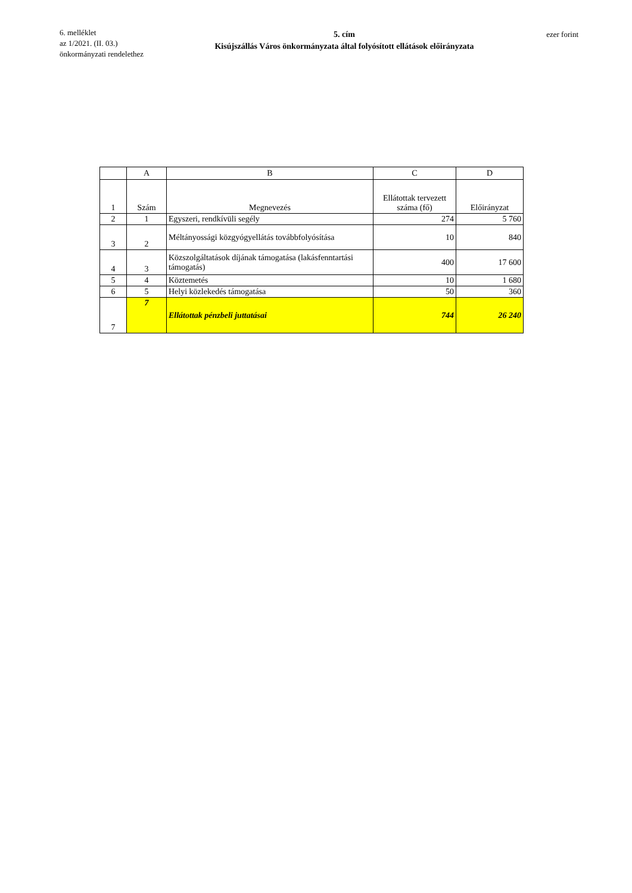6. melléklet
az 1/2021. (II. 03.)
önkormányzati rendelethez
5. cím
Kisújszállás Város önkormányzata által folyósított ellátások előirányzata
ezer forint
| | A | B | C | D |
| 1 | Szám | Megnevezés | Ellátottak tervezett száma (fő) | Előirányzat |
| 2 | 1 | Egyszeri, rendkívüli segély | 274 | 5 760 |
| 3 | 2 | Méltányossági közgyógyellátás továbbfolyósítása | 10 | 840 |
| 4 | 3 | Közszolgáltatások díjának támogatása (lakásfenntartási támogatás) | 400 | 17 600 |
| 5 | 4 | Köztemetés | 10 | 1 680 |
| 6 | 5 | Helyi közlekedés támogatása | 50 | 360 |
| 7 | 7 | Ellátottak pénzbeli juttatásai | 744 | 26 240 |